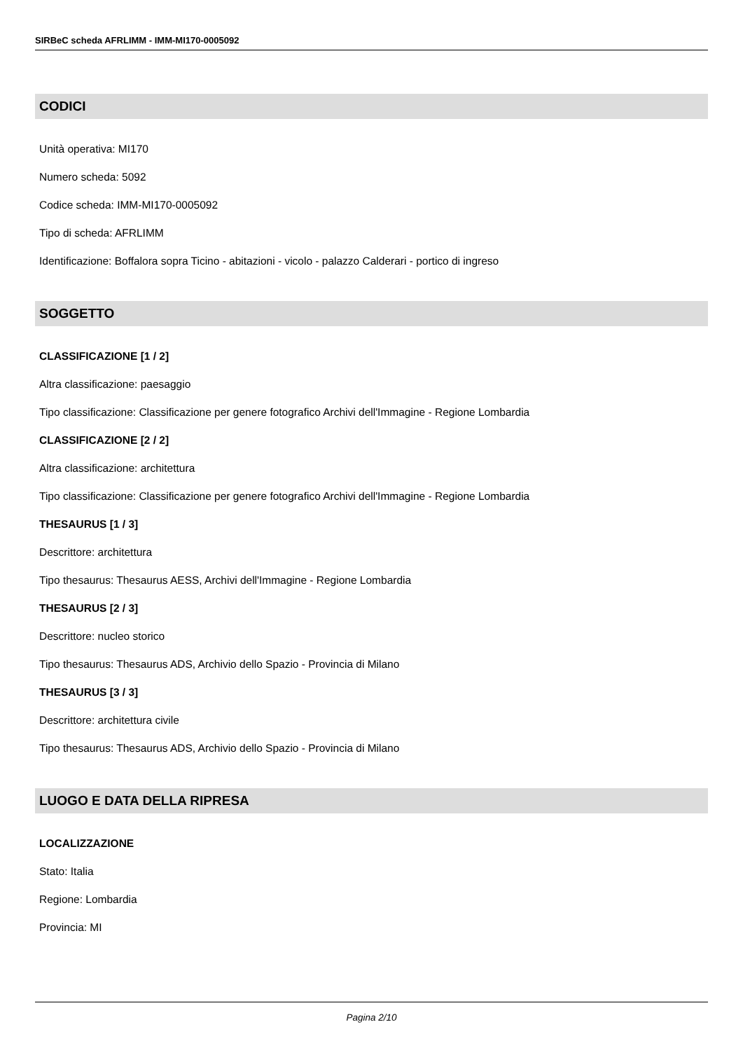SIRBeC scheda AFRLIMM - IMM-MI170-0005092
CODICI
Unità operativa: MI170
Numero scheda: 5092
Codice scheda: IMM-MI170-0005092
Tipo di scheda: AFRLIMM
Identificazione: Boffalora sopra Ticino - abitazioni - vicolo - palazzo Calderari - portico di ingreso
SOGGETTO
CLASSIFICAZIONE [1 / 2]
Altra classificazione: paesaggio
Tipo classificazione: Classificazione per genere fotografico Archivi dell'Immagine - Regione Lombardia
CLASSIFICAZIONE [2 / 2]
Altra classificazione: architettura
Tipo classificazione: Classificazione per genere fotografico Archivi dell'Immagine - Regione Lombardia
THESAURUS [1 / 3]
Descrittore: architettura
Tipo thesaurus: Thesaurus AESS, Archivi dell'Immagine - Regione Lombardia
THESAURUS [2 / 3]
Descrittore: nucleo storico
Tipo thesaurus: Thesaurus ADS, Archivio dello Spazio - Provincia di Milano
THESAURUS [3 / 3]
Descrittore: architettura civile
Tipo thesaurus: Thesaurus ADS, Archivio dello Spazio - Provincia di Milano
LUOGO E DATA DELLA RIPRESA
LOCALIZZAZIONE
Stato: Italia
Regione: Lombardia
Provincia: MI
Pagina 2/10